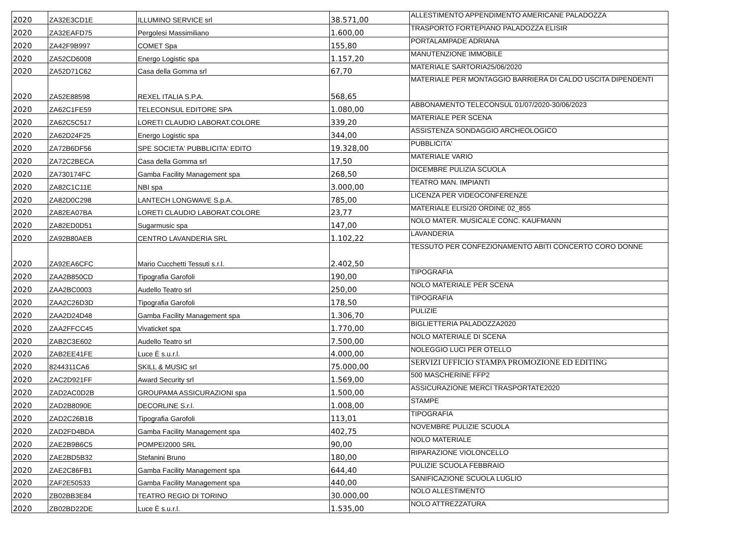| 2020 | ZA32E3CD1E | ILLUMINO SERVICE srl | 38.571,00 | ALLESTIMENTO APPENDIMENTO AMERICANE PALADOZZA |
| 2020 | ZA32EAFD75 | Pergolesi Massimiliano | 1.600,00 | TRASPORTO FORTEPIANO PALADOZZA ELISIR |
| 2020 | ZA42F9B997 | COMET Spa | 155,80 | PORTALAMPADE ADRIANA |
| 2020 | ZA52CD6008 | Energo Logistic spa | 1.157,20 | MANUTENZIONE IMMOBILE |
| 2020 | ZA52D71C62 | Casa della Gomma srl | 67,70 | MATERIALE SARTORIA25/06/2020 |
| 2020 | ZA52E88598 | REXEL ITALIA S.P.A. | 568,65 | MATERIALE PER MONTAGGIO BARRIERA DI CALDO USCITA DIPENDENTI |
| 2020 | ZA62C1FE59 | TELECONSUL EDITORE SPA | 1.080,00 | ABBONAMENTO TELECONSUL 01/07/2020-30/06/2023 |
| 2020 | ZA62C5C517 | LORETI CLAUDIO LABORAT.COLORE | 339,20 | MATERIALE PER SCENA |
| 2020 | ZA62D24F25 | Energo Logistic spa | 344,00 | ASSISTENZA SONDAGGIO ARCHEOLOGICO |
| 2020 | ZA72B6DF56 | SPE SOCIETA' PUBBLICITA' EDITO | 19.328,00 | PUBBLICITA' |
| 2020 | ZA72C2BECA | Casa della Gomma srl | 17,50 | MATERIALE VARIO |
| 2020 | ZA730174FC | Gamba Facility Management spa | 268,50 | DICEMBRE PULIZIA SCUOLA |
| 2020 | ZA82C1C11E | NBI spa | 3.000,00 | TEATRO MAN. IMPIANTI |
| 2020 | ZA82D0C298 | LANTECH LONGWAVE S.p.A. | 785,00 | LICENZA PER VIDEOCONFERENZE |
| 2020 | ZA82EA07BA | LORETI CLAUDIO LABORAT.COLORE | 23,77 | MATERIALE ELISI20 ORDINE 02_855 |
| 2020 | ZA82ED0D51 | Sugarmusic spa | 147,00 | NOLO MATER. MUSICALE CONC. KAUFMANN |
| 2020 | ZA92B80AEB | CENTRO LAVANDERIA SRL | 1.102,22 | LAVANDERIA |
| 2020 | ZA92EA6CFC | Mario Cucchetti Tessuti s.r.l. | 2.402,50 | TESSUTO PER CONFEZIONAMENTO ABITI CONCERTO CORO DONNE |
| 2020 | ZAA2B850CD | Tipografia Garofoli | 190,00 | TIPOGRAFIA |
| 2020 | ZAA2BC0003 | Audello Teatro srl | 250,00 | NOLO MATERIALE PER SCENA |
| 2020 | ZAA2C26D3D | Tipografia Garofoli | 178,50 | TIPOGRAFIA |
| 2020 | ZAA2D24D48 | Gamba Facility Management spa | 1.306,70 | PULIZIE |
| 2020 | ZAA2FFCC45 | Vivaticket spa | 1.770,00 | BIGLIETTERIA PALADOZZA2020 |
| 2020 | ZAB2C3E602 | Audello Teatro srl | 7.500,00 | NOLO MATERIALE DI SCENA |
| 2020 | ZAB2EE41FE | Luce È s.u.r.l. | 4.000,00 | NOLEGGIO LUCI PER OTELLO |
| 2020 | 8244311CA6 | SKILL & MUSIC srl | 75.000,00 | SERVIZI UFFICIO STAMPA PROMOZIONE ED EDITING |
| 2020 | ZAC2D921FF | Award Security srl | 1.569,00 | 500 MASCHERINE FFP2 |
| 2020 | ZAD2AC0D2B | GROUPAMA ASSICURAZIONI spa | 1.500,00 | ASSICURAZIONE MERCI TRASPORTATE2020 |
| 2020 | ZAD2B8090E | DECORLINE S.r.l. | 1.008,00 | STAMPE |
| 2020 | ZAD2C26B1B | Tipografia Garofoli | 113,01 | TIPOGRAFIA |
| 2020 | ZAD2FD4BDA | Gamba Facility Management spa | 402,75 | NOVEMBRE PULIZIE SCUOLA |
| 2020 | ZAE2B9B6C5 | POMPEI2000 SRL | 90,00 | NOLO MATERIALE |
| 2020 | ZAE2BD5B32 | Stefanini Bruno | 180,00 | RIPARAZIONE VIOLONCELLO |
| 2020 | ZAE2C86FB1 | Gamba Facility Management spa | 644,40 | PULIZIE SCUOLA FEBBRAIO |
| 2020 | ZAF2E50533 | Gamba Facility Management spa | 440,00 | SANIFICAZIONE SCUOLA LUGLIO |
| 2020 | ZB02BB3E84 | TEATRO REGIO DI TORINO | 30.000,00 | NOLO ALLESTIMENTO |
| 2020 | ZB02BD22DE | Luce È s.u.r.l. | 1.535,00 | NOLO ATTREZZATURA |